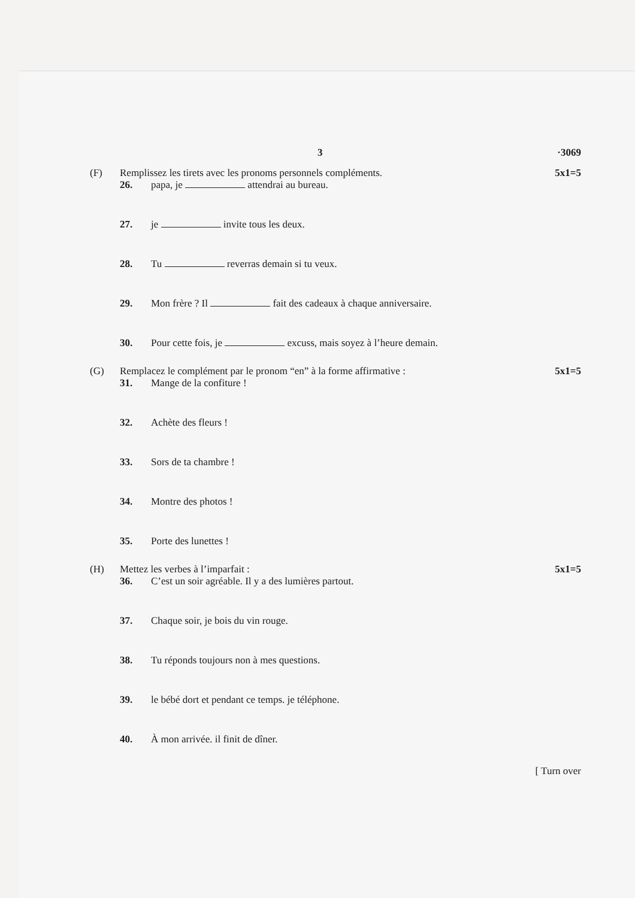3 ·3069
(F) Remplissez les tirets avec les pronoms personnels compléments. 5x1=5
26. papa, je attendrai au bureau.
27. je invite tous les deux.
28. Tu reverras demain si tu veux.
29. Mon frère ? Il fait des cadeaux à chaque anniversaire.
30. Pour cette fois, je excuss, mais soyez à l’heure demain.
(G) Remplacez le complément par le pronom “en” à la forme affirmative : 5x1=5
31. Mange de la confiture !
32. Achète des fleurs !
33. Sors de ta chambre !
34. Montre des photos !
35. Porte des lunettes !
(H) Mettez les verbes à l’imparfait : 5x1=5
36. C’est un soir agréable. Il y a des lumières partout.
37. Chaque soir, je bois du vin rouge.
38. Tu réponds toujours non à mes questions.
39. le bébé dort et pendant ce temps. je téléphone.
40. À mon arrivée. il finit de dîner.
[ Turn over